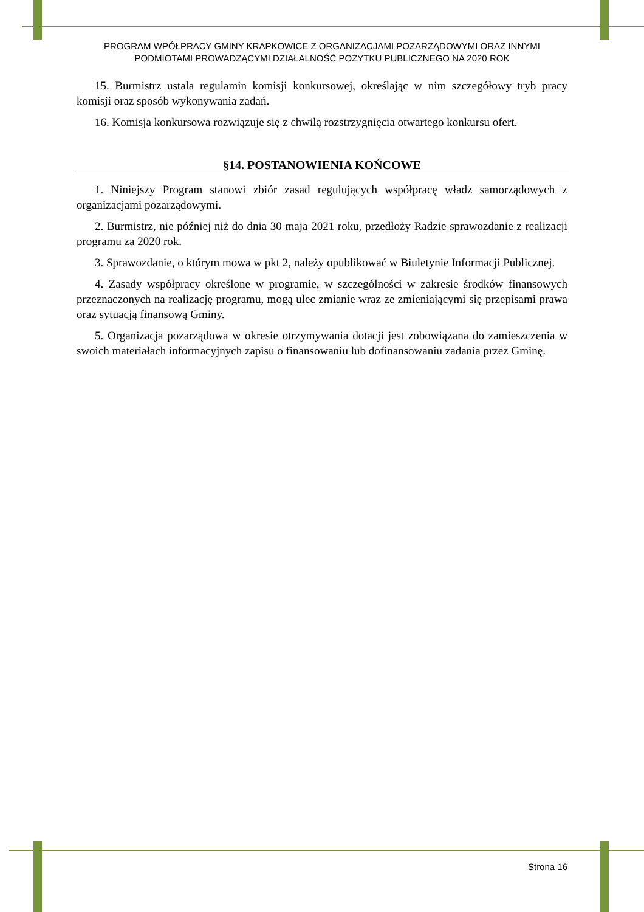PROGRAM WPÓŁPRACY GMINY KRAPKOWICE Z ORGANIZACJAMI POZARZĄDOWYMI ORAZ INNYMI
PODMIOTAMI PROWADZĄCYMI DZIAŁALNOŚĆ POŻYTKU PUBLICZNEGO NA 2020 ROK
15. Burmistrz ustala regulamin komisji konkursowej, określając w nim szczegółowy tryb pracy komisji oraz sposób wykonywania zadań.
16. Komisja konkursowa rozwiązuje się z chwilą rozstrzygnięcia otwartego konkursu ofert.
§14. POSTANOWIENIA KOŃCOWE
1. Niniejszy Program stanowi zbiór zasad regulujących współpracę władz samorządowych z organizacjami pozarządowymi.
2. Burmistrz, nie później niż do dnia 30 maja 2021 roku, przedłoży Radzie sprawozdanie z realizacji programu za 2020 rok.
3. Sprawozdanie, o którym mowa w pkt 2, należy opublikować w Biuletynie Informacji Publicznej.
4. Zasady współpracy określone w programie, w szczególności w zakresie środków finansowych przeznaczonych na realizację programu, mogą ulec zmianie wraz ze zmieniającymi się przepisami prawa oraz sytuacją finansową Gminy.
5. Organizacja pozarządowa w okresie otrzymywania dotacji jest zobowiązana do zamieszczenia w swoich materiałach informacyjnych zapisu o finansowaniu lub dofinansowaniu zadania przez Gminę.
Strona 16